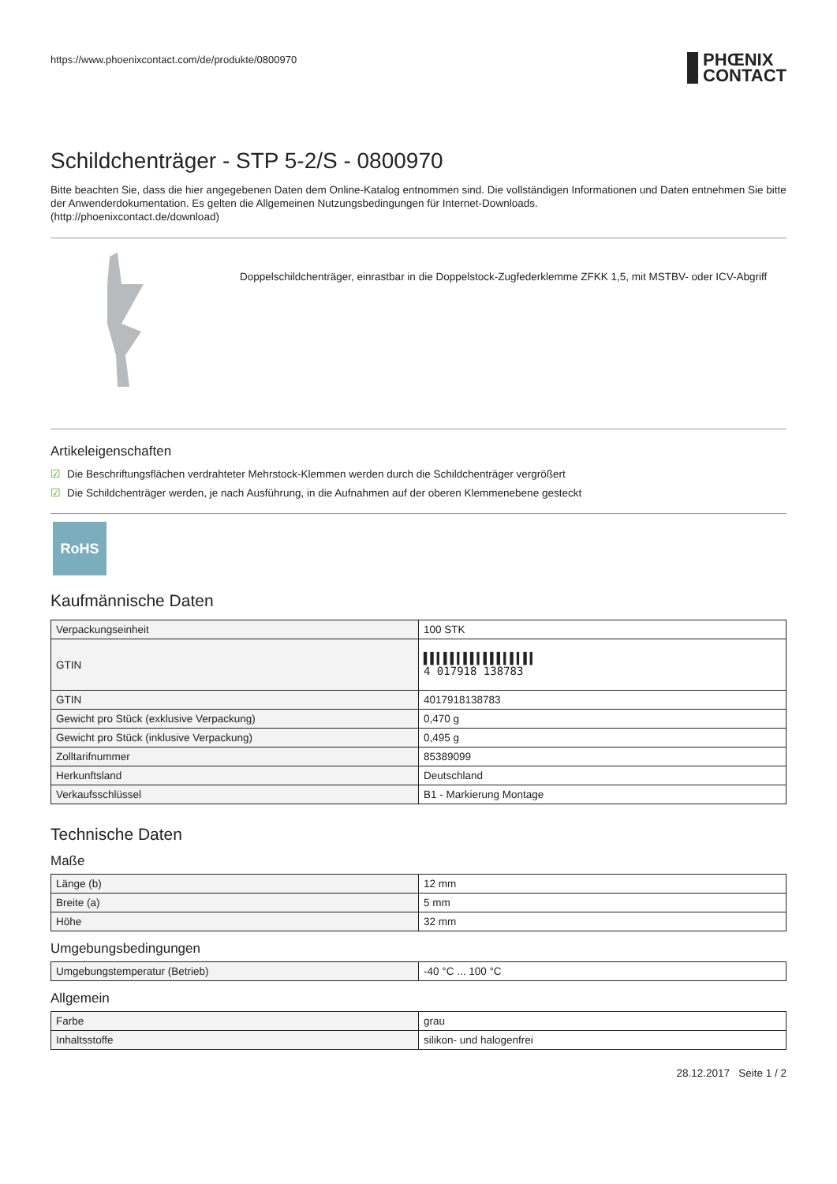https://www.phoenixcontact.com/de/produkte/0800970
PHŒNIX
CONTACT
Schildchenträger - STP 5-2/S - 0800970
Bitte beachten Sie, dass die hier angegebenen Daten dem Online-Katalog entnommen sind. Die vollständigen Informationen und Daten entnehmen Sie bitte der Anwenderdokumentation. Es gelten die Allgemeinen Nutzungsbedingungen für Internet-Downloads.
(http://phoenixcontact.de/download)
Doppelschildchenträger, einrastbar in die Doppelstock-Zugfederklemme ZFKK 1,5, mit MSTBV- oder ICV-Abgriff
Artikeleigenschaften
☑ Die Beschriftungsflächen verdrahteter Mehrstock-Klemmen werden durch die Schildchenträger vergrößert
☑ Die Schildchenträger werden, je nach Ausführung, in die Aufnahmen auf der oberen Klemmenebene gesteckt
RoHS
Kaufmännische Daten
| Verpackungseinheit | 100 STK |
| GTIN | ▌▌▍▌▌▍▌▌▍▌▌▌▍▌▍▌▍ 4 017918 138783 |
| GTIN | 4017918138783 |
| Gewicht pro Stück (exklusive Verpackung) | 0,470 g |
| Gewicht pro Stück (inklusive Verpackung) | 0,495 g |
| Zolltarifnummer | 85389099 |
| Herkunftsland | Deutschland |
| Verkaufsschlüssel | B1 - Markierung Montage |
Technische Daten
Maße
| Länge (b) | 12 mm |
| Breite (a) | 5 mm |
| Höhe | 32 mm |
Umgebungsbedingungen
| Umgebungstemperatur (Betrieb) | -40 °C ... 100 °C |
Allgemein
| Farbe | grau |
| Inhaltsstoffe | silikon- und halogenfrei |
28.12.2017 Seite 1 / 2